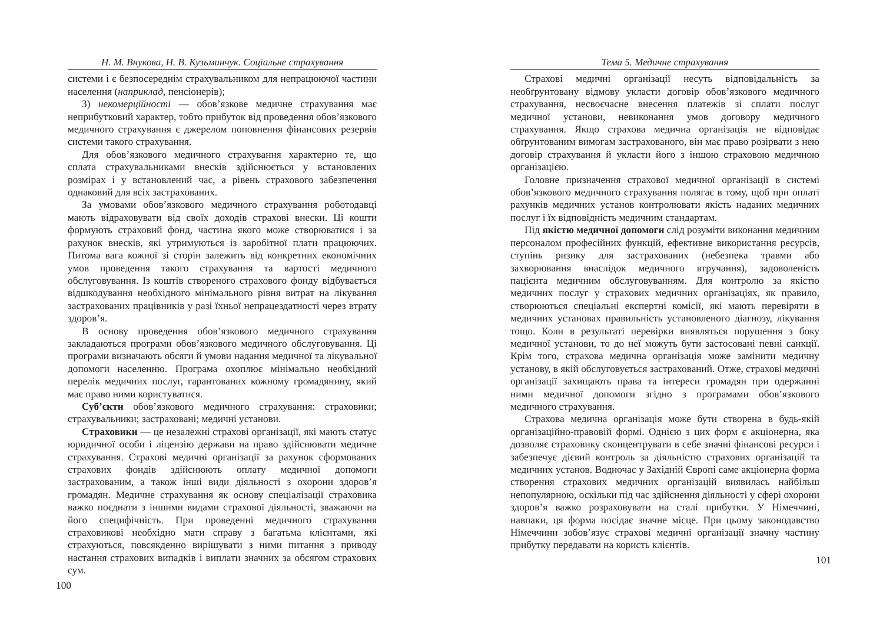Н. М. Внукова, Н. В. Кузьминчук. Соціальне страхування
системи і є безпосереднім страхувальником для непрацюючої частини населення (наприклад, пенсіонерів);
3) некомерційності — обов’язкове медичне страхування має неприбутковий характер, тобто прибуток від проведення обов’язкового медичного страхування є джерелом поповнення фінансових резервів системи такого страхування.
Для обов’язкового медичного страхування характерно те, що сплата страхувальниками внесків здійснюється у встановлених розмірах і у встановлений час, а рівень страхового забезпечення однаковий для всіх застрахованих.
За умовами обов’язкового медичного страхування роботодавці мають відраховувати від своїх доходів страхові внески. Ці кошти формують страховий фонд, частина якого може створюватися і за рахунок внесків, які утримуються із заробітної плати працюючих. Питома вага кожної зі сторін залежить від конкретних економічних умов проведення такого страхування та вартості медичного обслуговування. Із коштів створеного страхового фонду відбувається відшкодування необхідного мінімального рівня витрат на лікування застрахованих працівників у разі їхньої непрацездатності через втрату здоров’я.
В основу проведення обов’язкового медичного страхування закладаються програми обов’язкового медичного обслуговування. Ці програми визначають обсяги й умови надання медичної та лікувальної допомоги населенню. Програма охоплює мінімально необхідний перелік медичних послуг, гарантованих кожному громадянину, який має право ними користуватися.
Суб’єкти обов’язкового медичного страхування: страховики; страхувальники; застраховані; медичні установи.
Страховики — це незалежні страхові організації, які мають статус юридичної особи і ліцензію держави на право здійснювати медичне страхування. Страхові медичні організації за рахунок сформованих страхових фондів здійснюють оплату медичної допомоги застрахованим, а також інші види діяльності з охорони здоров’я громадян. Медичне страхування як основу спеціалізації страховика важко поєднати з іншими видами страхової діяльності, зважаючи на його специфічність. При проведенні медичного страхування страховикові необхідно мати справу з багатьма клієнтами, які страхуються, повсякденно вирішувати з ними питання з приводу настання страхових випадків і виплати значних за обсягом страхових сум.
100
Тема 5. Медичне страхування
Страхові медичні організації несуть відповідальність за необґрунтовану відмову укласти договір обов’язкового медичного страхування, несвоєчасне внесення платежів зі сплати послуг медичної установи, невиконання умов договору медичного страхування. Якщо страхова медична організація не відповідає обґрунтованим вимогам застрахованого, він має право розірвати з нею договір страхування й укласти його з іншою страховою медичною організацією.
Головне призначення страхової медичної організації в системі обов’язкового медичного страхування полягає в тому, щоб при оплаті рахунків медичних установ контролювати якість наданих медичних послуг і їх відповідність медичним стандартам.
Під якістю медичної допомоги слід розуміти виконання медичним персоналом професійних функцій, ефективне використання ресурсів, ступінь ризику для застрахованих (небезпека травми або захворювання внаслідок медичного втручання), задоволеність пацієнта медичним обслуговуванням. Для контролю за якістю медичних послуг у страхових медичних організаціях, як правило, створюються спеціальні експертні комісії, які мають перевіряти в медичних установах правильність установленого діагнозу, лікування тощо. Коли в результаті перевірки виявляться порушення з боку медичної установи, то до неї можуть бути застосовані певні санкції. Крім того, страхова медична організація може замінити медичну установу, в якій обслуговується застрахований. Отже, страхові медичні організації захищають права та інтереси громадян при одержанні ними медичної допомоги згідно з програмами обов’язкового медичного страхування.
Страхова медична організація може бути створена в будь-якій організаційно-правовій формі. Однією з цих форм є акціонерна, яка дозволяє страховику сконцентрувати в себе значні фінансові ресурси і забезпечує дієвий контроль за діяльністю страхових організацій та медичних установ. Водночас у Західній Європі саме акціонерна форма створення страхових медичних організацій виявилась найбільш непопулярною, оскільки під час здійснення діяльності у сфері охорони здоров’я важко розраховувати на сталі прибутки. У Німеччині, навпаки, ця форма посідає значне місце. При цьому законодавство Німеччини зобов’язує страхові медичні організації значну частину прибутку передавати на користь клієнтів.
101